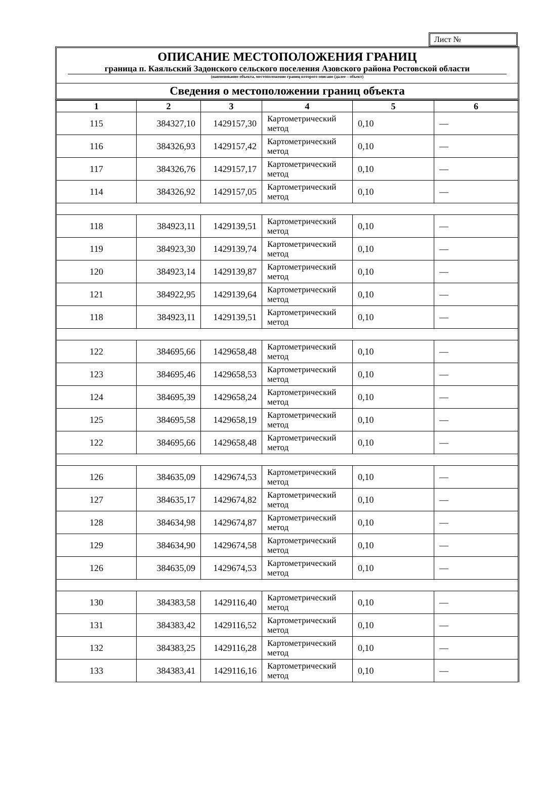Лист №
ОПИСАНИЕ МЕСТОПОЛОЖЕНИЯ ГРАНИЦ
граница п. Каяльский Задонского сельского поселения Азовского района Ростовской области
(наименование объекта, местоположение границ которого описано (далее – объект)
Сведения о местоположении границ объекта
| 1 | 2 | 3 | 4 | 5 | 6 |
| --- | --- | --- | --- | --- | --- |
| 115 | 384327,10 | 1429157,30 | Картометрический метод | 0,10 | — |
| 116 | 384326,93 | 1429157,42 | Картометрический метод | 0,10 | — |
| 117 | 384326,76 | 1429157,17 | Картометрический метод | 0,10 | — |
| 114 | 384326,92 | 1429157,05 | Картометрический метод | 0,10 | — |
| 118 | 384923,11 | 1429139,51 | Картометрический метод | 0,10 | — |
| 119 | 384923,30 | 1429139,74 | Картометрический метод | 0,10 | — |
| 120 | 384923,14 | 1429139,87 | Картометрический метод | 0,10 | — |
| 121 | 384922,95 | 1429139,64 | Картометрический метод | 0,10 | — |
| 118 | 384923,11 | 1429139,51 | Картометрический метод | 0,10 | — |
| 122 | 384695,66 | 1429658,48 | Картометрический метод | 0,10 | — |
| 123 | 384695,46 | 1429658,53 | Картометрический метод | 0,10 | — |
| 124 | 384695,39 | 1429658,24 | Картометрический метод | 0,10 | — |
| 125 | 384695,58 | 1429658,19 | Картометрический метод | 0,10 | — |
| 122 | 384695,66 | 1429658,48 | Картометрический метод | 0,10 | — |
| 126 | 384635,09 | 1429674,53 | Картометрический метод | 0,10 | — |
| 127 | 384635,17 | 1429674,82 | Картометрический метод | 0,10 | — |
| 128 | 384634,98 | 1429674,87 | Картометрический метод | 0,10 | — |
| 129 | 384634,90 | 1429674,58 | Картометрический метод | 0,10 | — |
| 126 | 384635,09 | 1429674,53 | Картометрический метод | 0,10 | — |
| 130 | 384383,58 | 1429116,40 | Картометрический метод | 0,10 | — |
| 131 | 384383,42 | 1429116,52 | Картометрический метод | 0,10 | — |
| 132 | 384383,25 | 1429116,28 | Картометрический метод | 0,10 | — |
| 133 | 384383,41 | 1429116,16 | Картометрический метод | 0,10 | — |